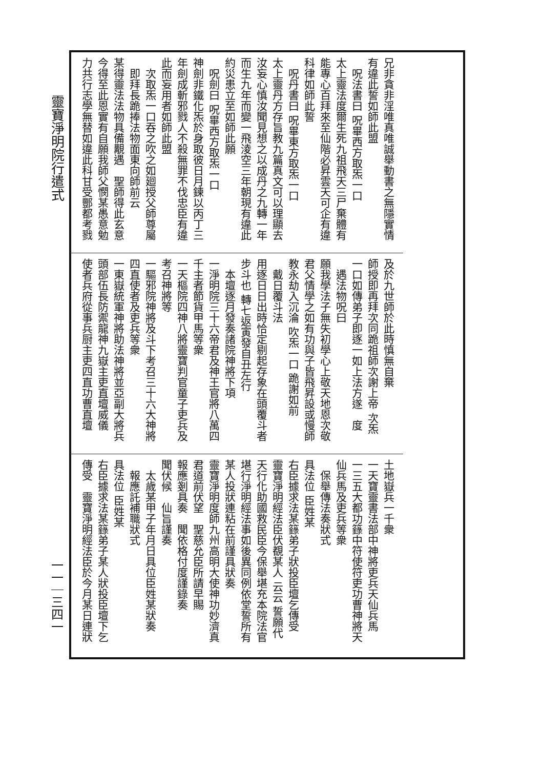靈寶淨明院行遣式
一一｜三四一
兄非貪非淫唯真唯誠舉動書之無隱實情
有違此誓如師此盟
　呪法書曰 呪畢西方取炁一口
太上靈法度爾生死九祖飛天三尸棄體有
能專心百拜來至仙階必昇雲天可企有違
科律如師此誓
　呪丹書曰 呪畢東方取炁一口
太上靈丹方存旨教九篇真文可以理顯去
汝妄心慎汝聞見想之以成丹之九轉一年
而生九年而變一飛淩空三年朝現有違此
約災患立至如師此願
　呪劍曰 呪畢西方取炁一口
神劍非鐵化炁於身取彼日月鍊以丙丁三
年劍成斬邪戮人不殺無罪不伐忠臣有違
此而妄用者如師此盟
　次取炁一口吞之吹之如廻授父師尊屬
　即拜長跪捧法物面東向師前云
某得靈法法物具備覯遇　聖師得此玄意
今得至此恩實有自願我師父憫某愚意勉
力共行志學無替如違此科甘受酆都考戮
及於九世師於此時慎無自棄
師授即再拜次同跪祖師次謝上帝 次炁
一口如傳弟子即逐一如上法方遂　度
　遇法物呪曰
願我學法子無失初學心上敬天地恩次敬
君父情學之如有功與子皆飛昇設或慢師
教永劫入沉淪 吹炁一口 跪謝如前
　戴日覆斗法
用逐日日出時恰定剔起存象在頭覆斗者
步斗也 轉七返寅發自丑左行
　本壇逐月發奏諸院神將下項
一淨明院三十六帝君及神王官將八萬四
千主者節貨甲馬等衆
一天樞院四神八將靈寶判官童子吏兵及
考召神將等
一驅邪院神將及斗下考召三十六大神將
四直使者及吏兵等衆
一東嶽統軍神將助法神將並亞副大將兵
頭部伍長防禦龍神九嶽主吏直壇威儀
使者兵府從事兵厨主吏四直功曹直壇
土地嶽兵一千衆
一天寶靈書法部中神將吏兵天仙兵馬
一三五大都功籙中符使符吏功曹神將天
仙兵馬及吏兵等衆
　保舉傳法奏狀式
具法位 臣姓某
右臣據求法某籙弟子狀投臣壇乞傳受
靈寶淨明經法臣伏覩某人 云云 誓願代
天行化助國救民臣今保舉堪充本院法官
堪行淨明經法事如後異同例依堂誓所有
某人投狀連粘在前謹具狀奏
靈寶淨明度師九州高明大使神功妙濟真
君道前伏望　聖慈允臣所請早賜
報應剗具奏　聞依格付度謹錄奏
聞伏候　仙旨謹奏
　太歲某甲子年月日具位臣姓某狀奏
　報應託補職狀式
具法位 臣姓某
右臣據求法某籙弟子某人狀投臣壇下乞
傳受　靈寶淨明經法臣於今月某日連狀